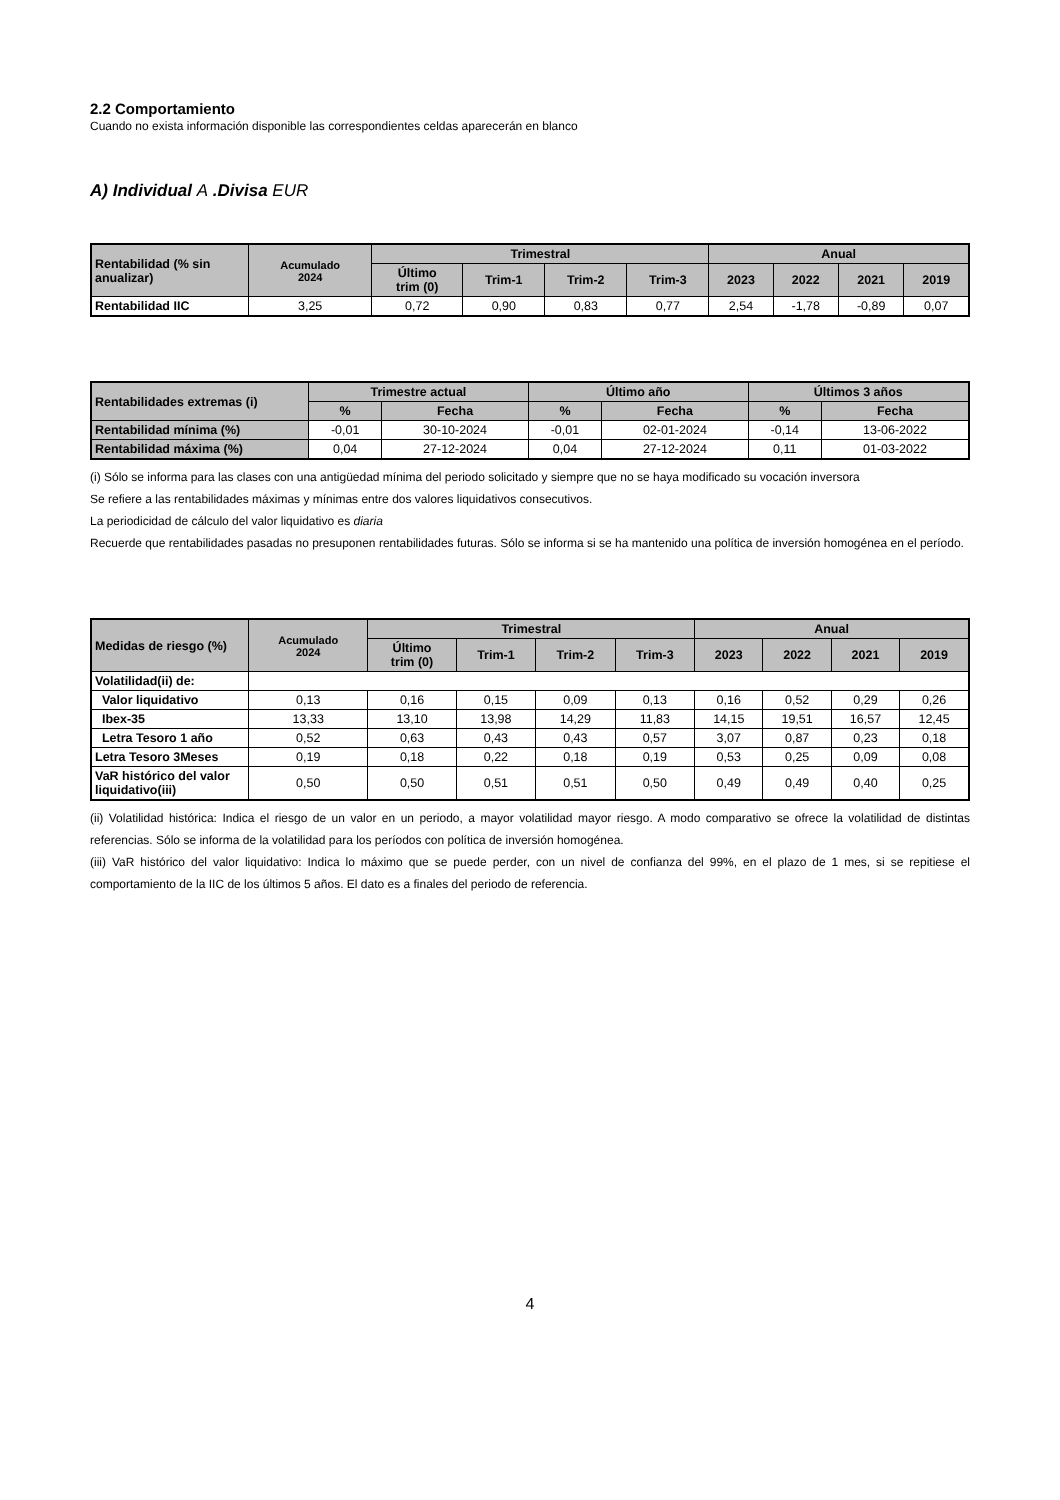2.2 Comportamiento
Cuando no exista información disponible las correspondientes celdas aparecerán en blanco
A) Individual A .Divisa EUR
| Rentabilidad (% sin anualizar) | Acumulado 2024 | Trimestral | | | | Anual | | | |
| --- | --- | --- | --- | --- | --- | --- | --- | --- | --- |
| | | Último trim (0) | Trim-1 | Trim-2 | Trim-3 | 2023 | 2022 | 2021 | 2019 |
| Rentabilidad IIC | 3,25 | 0,72 | 0,90 | 0,83 | 0,77 | 2,54 | -1,78 | -0,89 | 0,07 |
| Rentabilidades extremas (i) | Trimestre actual | | Último año | | Últimos 3 años | |
| --- | --- | --- | --- | --- | --- | --- |
| | % | Fecha | % | Fecha | % | Fecha |
| Rentabilidad mínima (%) | -0,01 | 30-10-2024 | -0,01 | 02-01-2024 | -0,14 | 13-06-2022 |
| Rentabilidad máxima (%) | 0,04 | 27-12-2024 | 0,04 | 27-12-2024 | 0,11 | 01-03-2022 |
(i) Sólo se informa para las clases con una antigüedad mínima del periodo solicitado y siempre que no se haya modificado su vocación inversora
Se refiere a las rentabilidades máximas y mínimas entre dos valores liquidativos consecutivos.
La periodicidad de cálculo del valor liquidativo es diaria
Recuerde que rentabilidades pasadas no presuponen rentabilidades futuras. Sólo se informa si se ha mantenido una política de inversión homogénea en el período.
| Medidas de riesgo (%) | Acumulado 2024 | Trimestral | | | | Anual | | | |
| --- | --- | --- | --- | --- | --- | --- | --- | --- | --- |
| | | Último trim (0) | Trim-1 | Trim-2 | Trim-3 | 2023 | 2022 | 2021 | 2019 |
| Volatilidad(ii) de: | | | | | | | | | |
| Valor liquidativo | 0,13 | 0,16 | 0,15 | 0,09 | 0,13 | 0,16 | 0,52 | 0,29 | 0,26 |
| Ibex-35 | 13,33 | 13,10 | 13,98 | 14,29 | 11,83 | 14,15 | 19,51 | 16,57 | 12,45 |
| Letra Tesoro 1 año | 0,52 | 0,63 | 0,43 | 0,43 | 0,57 | 3,07 | 0,87 | 0,23 | 0,18 |
| Letra Tesoro 3Meses | 0,19 | 0,18 | 0,22 | 0,18 | 0,19 | 0,53 | 0,25 | 0,09 | 0,08 |
| VaR histórico del valor liquidativo(iii) | 0,50 | 0,50 | 0,51 | 0,51 | 0,50 | 0,49 | 0,49 | 0,40 | 0,25 |
(ii) Volatilidad histórica: Indica el riesgo de un valor en un periodo, a mayor volatilidad mayor riesgo. A modo comparativo se ofrece la volatilidad de distintas referencias. Sólo se informa de la volatilidad para los períodos con política de inversión homogénea.
(iii) VaR histórico del valor liquidativo: Indica lo máximo que se puede perder, con un nivel de confianza del 99%, en el plazo de 1 mes, si se repitiese el comportamiento de la IIC de los últimos 5 años. El dato es a finales del periodo de referencia.
4